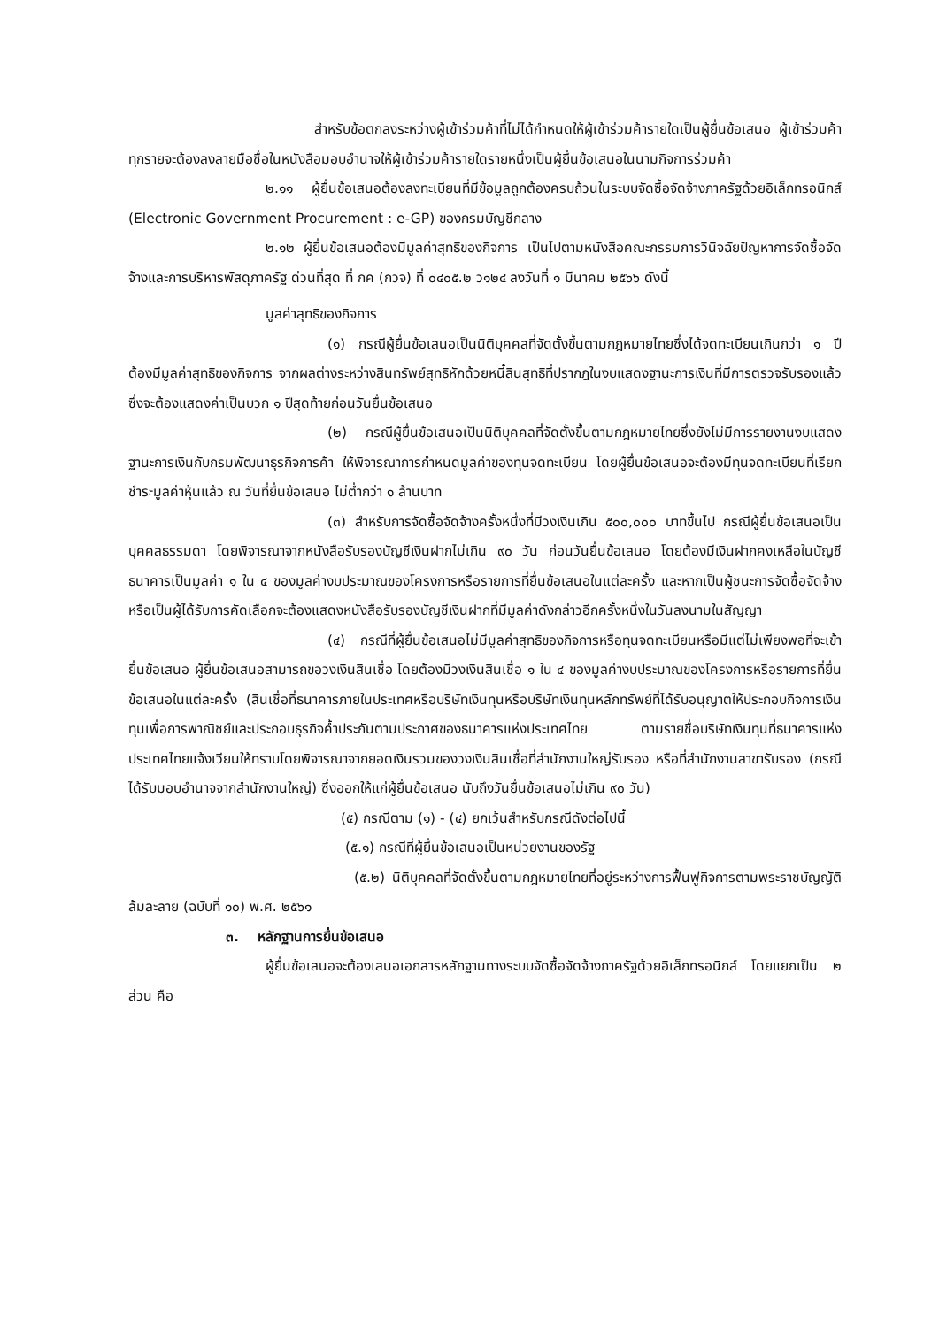สำหรับข้อตกลงระหว่างผู้เข้าร่วมค้าที่ไม่ได้กำหนดให้ผู้เข้าร่วมค้ารายใดเป็นผู้ยื่นข้อเสนอ ผู้เข้าร่วมค้าทุกรายจะต้องลงลายมือชื่อในหนังสือมอบอำนาจให้ผู้เข้าร่วมค้ารายใดรายหนึ่งเป็นผู้ยื่นข้อเสนอในนามกิจการร่วมค้า
๒.๑๑ ผู้ยื่นข้อเสนอต้องลงทะเบียนที่มีข้อมูลถูกต้องครบถ้วนในระบบจัดซื้อจัดจ้างภาครัฐด้วยอิเล็กทรอนิกส์ (Electronic Government Procurement : e-GP) ของกรมบัญชีกลาง
๒.๑๒ ผู้ยื่นข้อเสนอต้องมีมูลค่าสุทธิของกิจการ เป็นไปตามหนังสือคณะกรรมการวินิจฉัยปัญหาการจัดซื้อจัดจ้างและการบริหารพัสดุภาครัฐ ด่วนที่สุด ที่ กค (กวจ) ที่ ๐๔๐๕.๒ ว๑๒๔ ลงวันที่ ๑ มีนาคม ๒๕๖๖ ดังนี้
มูลค่าสุทธิของกิจการ
(๑) กรณีผู้ยื่นข้อเสนอเป็นนิติบุคคลที่จัดตั้งขึ้นตามกฎหมายไทยซึ่งได้จดทะเบียนเกินกว่า ๑ ปี ต้องมีมูลค่าสุทธิของกิจการ จากผลต่างระหว่างสินทรัพย์สุทธิหักด้วยหนี้สินสุทธิที่ปรากฎในงบแสดงฐานะการเงินที่มีการตรวจรับรองแล้ว ซึ่งจะต้องแสดงค่าเป็นบวก ๑ ปีสุดท้ายก่อนวันยื่นข้อเสนอ
(๒) กรณีผู้ยื่นข้อเสนอเป็นนิติบุคคลที่จัดตั้งขึ้นตามกฎหมายไทยซึ่งยังไม่มีการรายงานงบแสดงฐานะการเงินกับกรมพัฒนาธุรกิจการค้า ให้พิจารณาการกำหนดมูลค่าของทุนจดทะเบียน โดยผู้ยื่นข้อเสนอจะต้องมีทุนจดทะเบียนที่เรียกชำระมูลค่าหุ้นแล้ว ณ วันที่ยื่นข้อเสนอ ไม่ต่ำกว่า ๑ ล้านบาท
(๓) สำหรับการจัดซื้อจัดจ้างครั้งหนึ่งที่มีวงเงินเกิน ๕๐๐,๐๐๐ บาทขึ้นไป กรณีผู้ยื่นข้อเสนอเป็นบุคคลธรรมดา โดยพิจารณาจากหนังสือรับรองบัญชีเงินฝากไม่เกิน ๙๐ วัน ก่อนวันยื่นข้อเสนอ โดยต้องมีเงินฝากคงเหลือในบัญชีธนาคารเป็นมูลค่า ๑ ใน ๔ ของมูลค่างบประมาณของโครงการหรือรายการที่ยื่นข้อเสนอในแต่ละครั้ง และหากเป็นผู้ชนะการจัดซื้อจัดจ้างหรือเป็นผู้ได้รับการคัดเลือกจะต้องแสดงหนังสือรับรองบัญชีเงินฝากที่มีมูลค่าดังกล่าวอีกครั้งหนึ่งในวันลงนามในสัญญา
(๔) กรณีที่ผู้ยื่นข้อเสนอไม่มีมูลค่าสุทธิของกิจการหรือทุนจดทะเบียนหรือมีแต่ไม่เพียงพอที่จะเข้ายื่นข้อเสนอ ผู้ยื่นข้อเสนอสามารถขอวงเงินสินเชื่อ โดยต้องมีวงเงินสินเชื่อ ๑ ใน ๔ ของมูลค่างบประมาณของโครงการหรือรายการที่ยื่นข้อเสนอในแต่ละครั้ง (สินเชื่อที่ธนาคารภายในประเทศหรือบริษัทเงินทุนหรือบริษัทเงินทุนหลักทรัพย์ที่ได้รับอนุญาตให้ประกอบกิจการเงินทุนเพื่อการพาณิชย์และประกอบธุรกิจค้ำประกันตามประกาศของธนาคารแห่งประเทศไทย ตามรายชื่อบริษัทเงินทุนที่ธนาคารแห่งประเทศไทยแจ้งเวียนให้ทราบโดยพิจารณาจากยอดเงินรวมของวงเงินสินเชื่อที่สำนักงานใหญ่รับรอง หรือที่สำนักงานสาขารับรอง (กรณีได้รับมอบอำนาจจากสำนักงานใหญ่) ซึ่งออกให้แก่ผู้ยื่นข้อเสนอ นับถึงวันยื่นข้อเสนอไม่เกิน ๙๐ วัน)
(๕) กรณีตาม (๑) - (๔) ยกเว้นสำหรับกรณีดังต่อไปนี้
(๕.๑) กรณีที่ผู้ยื่นข้อเสนอเป็นหน่วยงานของรัฐ
(๕.๒) นิติบุคคลที่จัดตั้งขึ้นตามกฎหมายไทยที่อยู่ระหว่างการฟื้นฟูกิจการตามพระราชบัญญัติล้มละลาย (ฉบับที่ ๑๐) พ.ศ. ๒๕๖๑
๓. หลักฐานการยื่นข้อเสนอ
ผู้ยื่นข้อเสนอจะต้องเสนอเอกสารหลักฐานทางระบบจัดซื้อจัดจ้างภาครัฐด้วยอิเล็กทรอนิกส์ โดยแยกเป็น ๒ ส่วน คือ